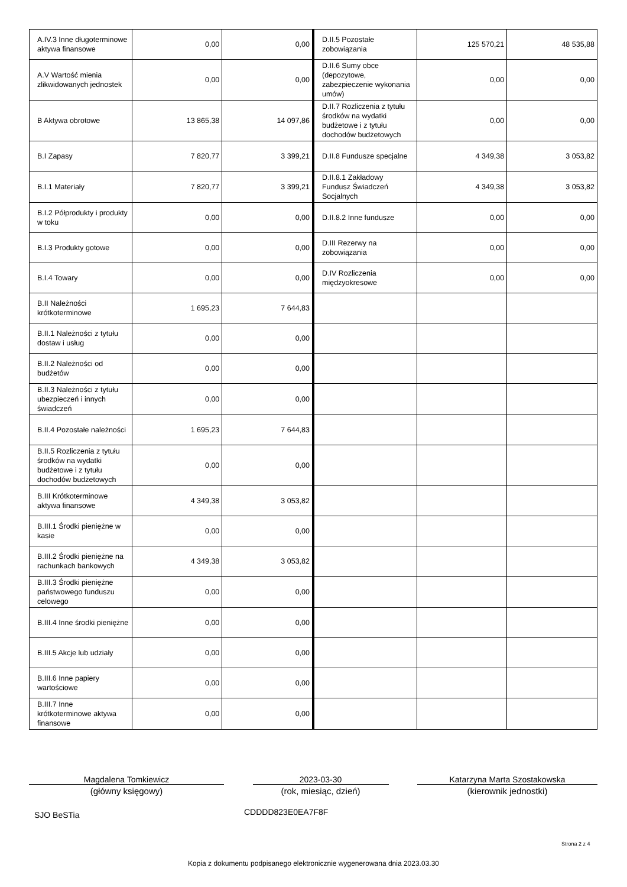| A.IV.3 Inne długoterminowe aktywa finansowe | 0,00 | 0,00 | D.II.5 Pozostałe zobowiązania | 125 570,21 | 48 535,88 |
| A.V Wartość mienia zlikwidowanych jednostek | 0,00 | 0,00 | D.II.6 Sumy obce (depozytowe, zabezpieczenie wykonania umów) | 0,00 | 0,00 |
| B Aktywa obrotowe | 13 865,38 | 14 097,86 | D.II.7 Rozliczenia z tytułu środków na wydatki budżetowe i z tytułu dochodów budżetowych | 0,00 | 0,00 |
| B.I Zapasy | 7 820,77 | 3 399,21 | D.II.8 Fundusze specjalne | 4 349,38 | 3 053,82 |
| B.I.1 Materiały | 7 820,77 | 3 399,21 | D.II.8.1 Zakładowy Fundusz Świadczeń Socjalnych | 4 349,38 | 3 053,82 |
| B.I.2 Półprodukty i produkty w toku | 0,00 | 0,00 | D.II.8.2 Inne fundusze | 0,00 | 0,00 |
| B.I.3 Produkty gotowe | 0,00 | 0,00 | D.III Rezerwy na zobowiązania | 0,00 | 0,00 |
| B.I.4 Towary | 0,00 | 0,00 | D.IV Rozliczenia międzyokresowe | 0,00 | 0,00 |
| B.II Należności krótkoterminowe | 1 695,23 | 7 644,83 | | | |
| B.II.1 Należności z tytułu dostaw i usług | 0,00 | 0,00 | | | |
| B.II.2 Należności od budżetów | 0,00 | 0,00 | | | |
| B.II.3 Należności z tytułu ubezpieczeń i innych świadczeń | 0,00 | 0,00 | | | |
| B.II.4 Pozostałe należności | 1 695,23 | 7 644,83 | | | |
| B.II.5 Rozliczenia z tytułu środków na wydatki budżetowe i z tytułu dochodów budżetowych | 0,00 | 0,00 | | | |
| B.III Krótkoterminowe aktywa finansowe | 4 349,38 | 3 053,82 | | | |
| B.III.1 Środki pieniężne w kasie | 0,00 | 0,00 | | | |
| B.III.2 Środki pieniężne na rachunkach bankowych | 4 349,38 | 3 053,82 | | | |
| B.III.3 Środki pieniężne państwowego funduszu celowego | 0,00 | 0,00 | | | |
| B.III.4 Inne środki pieniężne | 0,00 | 0,00 | | | |
| B.III.5 Akcje lub udziały | 0,00 | 0,00 | | | |
| B.III.6 Inne papiery wartościowe | 0,00 | 0,00 | | | |
| B.III.7 Inne krótkoterminowe aktywa finansowe | 0,00 | 0,00 | | | |
Magdalena Tomkiewicz
(główny księgowy)
2023-03-30
(rok, miesiąc, dzień)
Katarzyna Marta Szostakowska
(kierownik jednostki)
SJO BeSTia CDDDD823E0EA7F8F
Strona 2 z 4
Kopia z dokumentu podpisanego elektronicznie wygenerowana dnia 2023.03.30